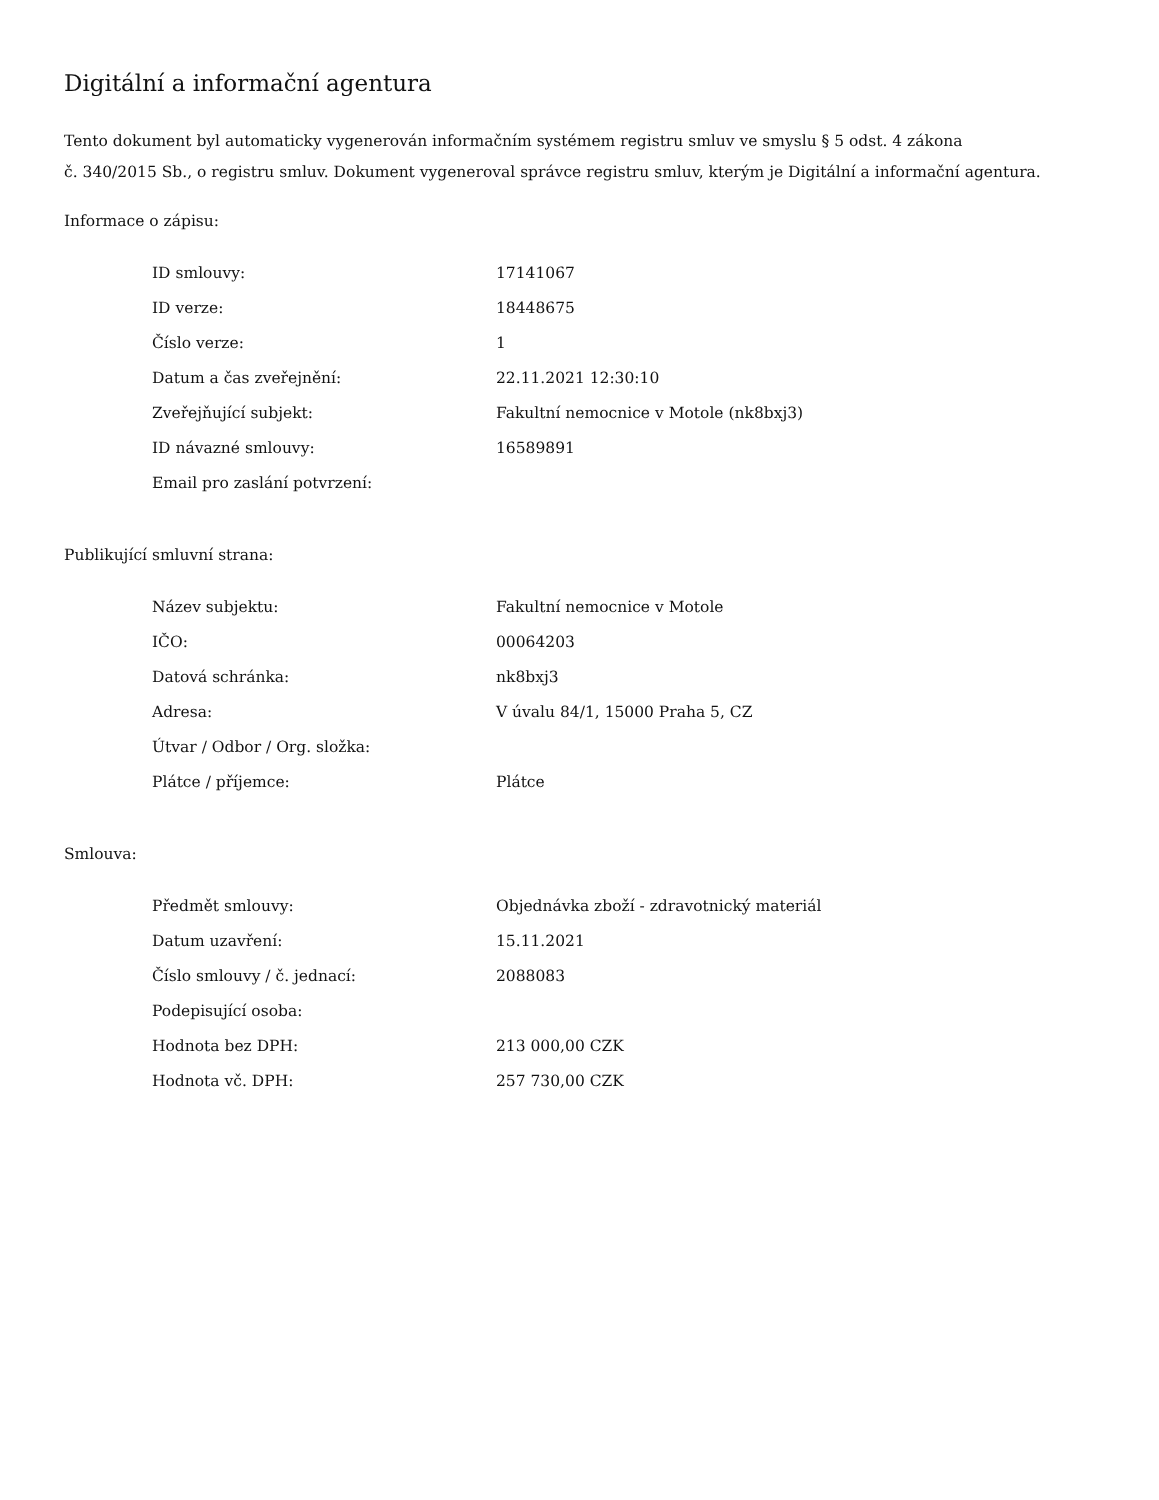Digitální a informační agentura
Tento dokument byl automaticky vygenerován informačním systémem registru smluv ve smyslu § 5 odst. 4 zákona
č. 340/2015 Sb., o registru smluv. Dokument vygeneroval správce registru smluv, kterým je Digitální a informační agentura.
Informace o zápisu:
| ID smlouvy: | 17141067 |
| ID verze: | 18448675 |
| Číslo verze: | 1 |
| Datum a čas zveřejnění: | 22.11.2021 12:30:10 |
| Zveřejňující subjekt: | Fakultní nemocnice v Motole (nk8bxj3) |
| ID návazné smlouvy: | 16589891 |
| Email pro zaslání potvrzení: | |
Publikující smluvní strana:
| Název subjektu: | Fakultní nemocnice v Motole |
| IČO: | 00064203 |
| Datová schránka: | nk8bxj3 |
| Adresa: | V úvalu 84/1, 15000 Praha 5, CZ |
| Útvar / Odbor / Org. složka: | |
| Plátce / příjemce: | Plátce |
Smlouva:
| Předmět smlouvy: | Objednávka zboží - zdravotnický materiál |
| Datum uzavření: | 15.11.2021 |
| Číslo smlouvy / č. jednací: | 2088083 |
| Podepisující osoba: | |
| Hodnota bez DPH: | 213 000,00 CZK |
| Hodnota vč. DPH: | 257 730,00 CZK |